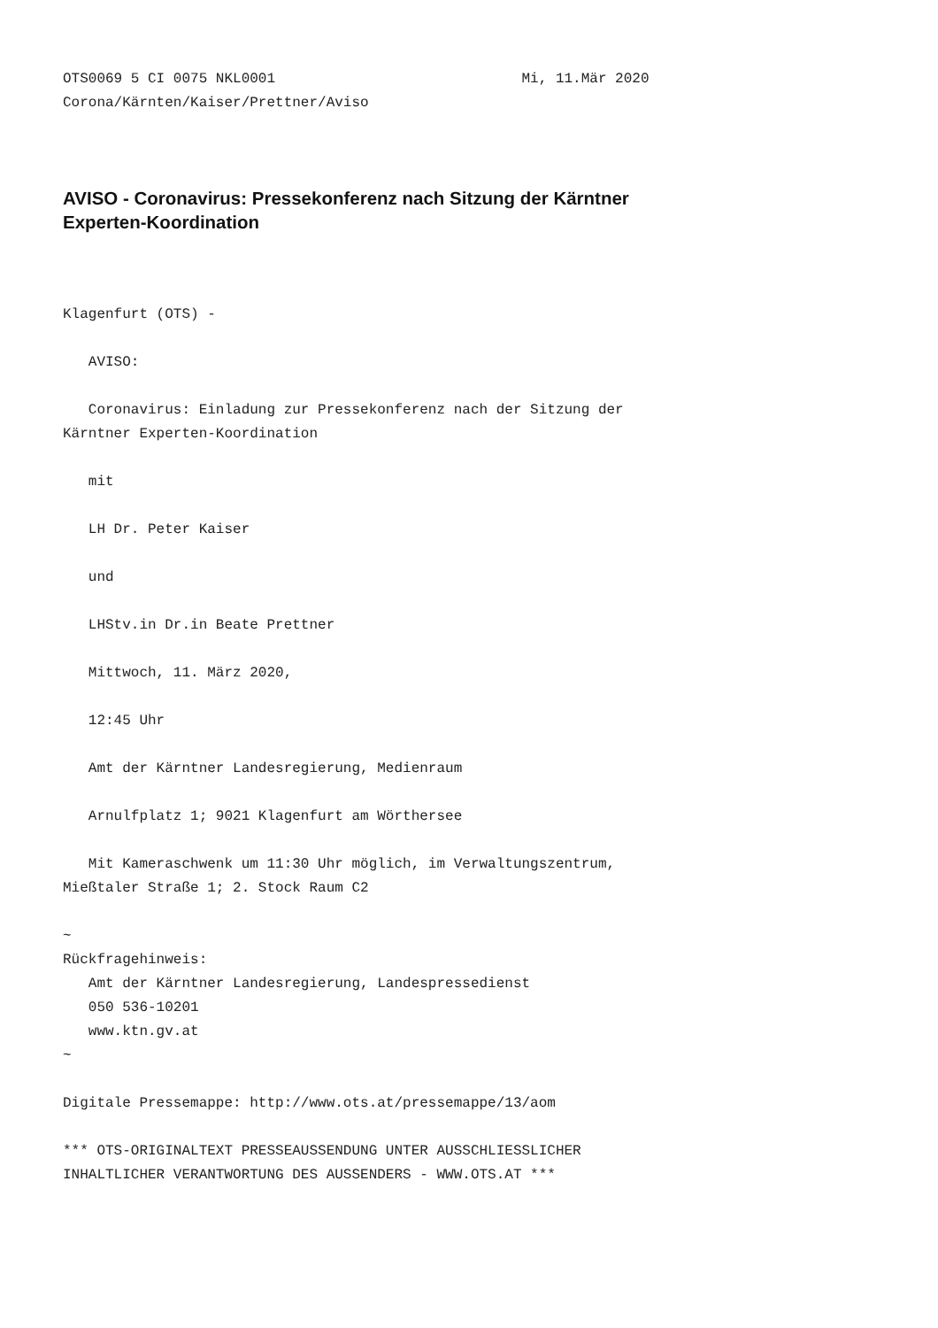OTS0069 5 CI 0075 NKL0001                             Mi, 11.Mär 2020
Corona/Kärnten/Kaiser/Prettner/Aviso
AVISO - Coronavirus: Pressekonferenz nach Sitzung der Kärntner
Experten-Koordination
Klagenfurt (OTS) - 

   AVISO:

   Coronavirus: Einladung zur Pressekonferenz nach der Sitzung der
Kärntner Experten-Koordination

   mit

   LH Dr. Peter Kaiser

   und

   LHStv.in Dr.in Beate Prettner

   Mittwoch, 11. März 2020,

   12:45 Uhr

   Amt der Kärntner Landesregierung, Medienraum

   Arnulfplatz 1; 9021 Klagenfurt am Wörthersee

   Mit Kameraschwenk um 11:30 Uhr möglich, im Verwaltungszentrum,
Mießtaler Straße 1; 2. Stock Raum C2

~
Rückfragehinweis:
   Amt der Kärntner Landesregierung, Landespressedienst
   050 536-10201
   www.ktn.gv.at
~

Digitale Pressemappe: http://www.ots.at/pressemappe/13/aom

*** OTS-ORIGINALTEXT PRESSEAUSSENDUNG UNTER AUSSCHLIESSLICHER
INHALTLICHER VERANTWORTUNG DES AUSSENDERS - WWW.OTS.AT ***